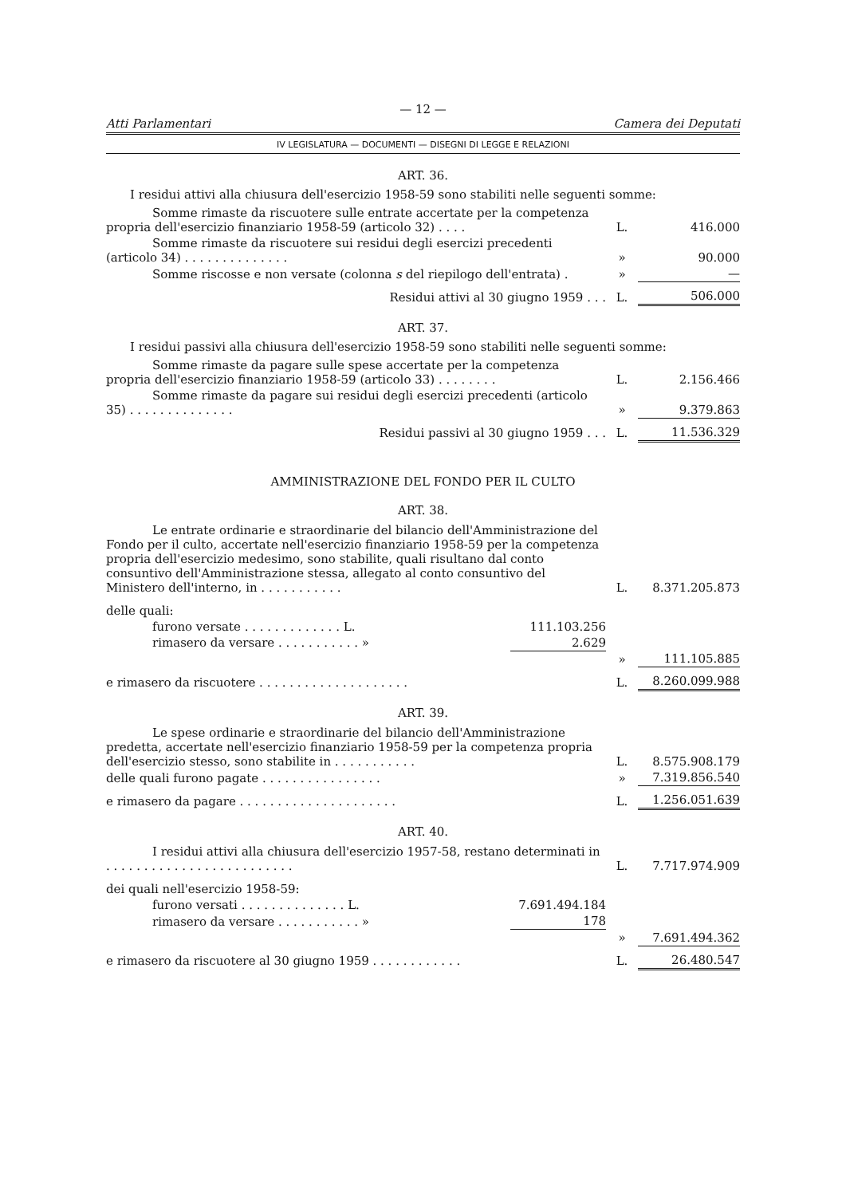— 12 —
Atti Parlamentari Camera dei Deputati
IV LEGISLATURA — DOCUMENTI — DISEGNI DI LEGGE E RELAZIONI
ART. 36.
I residui attivi alla chiusura dell'esercizio 1958-59 sono stabiliti nelle seguenti somme:
| Somme rimaste da riscuotere sulle entrate accertate per la competenza propria dell'esercizio finanziario 1958-59 (articolo 32) . . . . | L. | 416.000 |
| Somme rimaste da riscuotere sui residui degli esercizi precedenti (articolo 34) . . . . . . . . . . . . . . | » | 90.000 |
| Somme riscosse e non versate (colonna s del riepilogo dell'entrata) . | » | — |
| Residui attivi al 30 giugno 1959 . . . | L. | 506.000 |
ART. 37.
I residui passivi alla chiusura dell'esercizio 1958-59 sono stabiliti nelle seguenti somme:
| Somme rimaste da pagare sulle spese accertate per la competenza propria dell'esercizio finanziario 1958-59 (articolo 33) . . . . . . . . | L. | 2.156.466 |
| Somme rimaste da pagare sui residui degli esercizi precedenti (articolo 35) . . . . . . . . . . . . . . | » | 9.379.863 |
| Residui passivi al 30 giugno 1959 . . . | L. | 11.536.329 |
AMMINISTRAZIONE DEL FONDO PER IL CULTO
ART. 38.
| Le entrate ordinarie e straordinarie del bilancio dell'Amministrazione del Fondo per il culto, accertate nell'esercizio finanziario 1958-59 per la competenza propria dell'esercizio medesimo, sono stabilite, quali risultano dal conto consuntivo dell'Amministrazione stessa, allegato al conto consuntivo del Ministero dell'interno, in . . . . . . . . . . . | | L. | 8.371.205.873 |
| delle quali: | | | |
| furono versate . . . . . . . . . . . . . L. | 111.103.256 | | |
| rimasero da versare . . . . . . . . . . . » | 2.629 | | |
| | | » | 111.105.885 |
| e rimasero da riscuotere . . . . . . . . . . . . . . . . . . . . | | L. | 8.260.099.988 |
ART. 39.
| Le spese ordinarie e straordinarie del bilancio dell'Amministrazione predetta, accertate nell'esercizio finanziario 1958-59 per la competenza propria dell'esercizio stesso, sono stabilite in . . . . . . . . . . . | L. | 8.575.908.179 |
| delle quali furono pagate . . . . . . . . . . . . . . . . | » | 7.319.856.540 |
| e rimasero da pagare . . . . . . . . . . . . . . . . . . . . . | L. | 1.256.051.639 |
ART. 40.
| I residui attivi alla chiusura dell'esercizio 1957-58, restano determinati in . . . . . . . . . . . . . . . . . . . . . . . . . | | L. | 7.717.974.909 |
| dei quali nell'esercizio 1958-59: | | | |
| furono versati . . . . . . . . . . . . . . L. | 7.691.494.184 | | |
| rimasero da versare . . . . . . . . . . . » | 178 | | |
| | | » | 7.691.494.362 |
| e rimasero da riscuotere al 30 giugno 1959 . . . . . . . . . . . . | | L. | 26.480.547 |